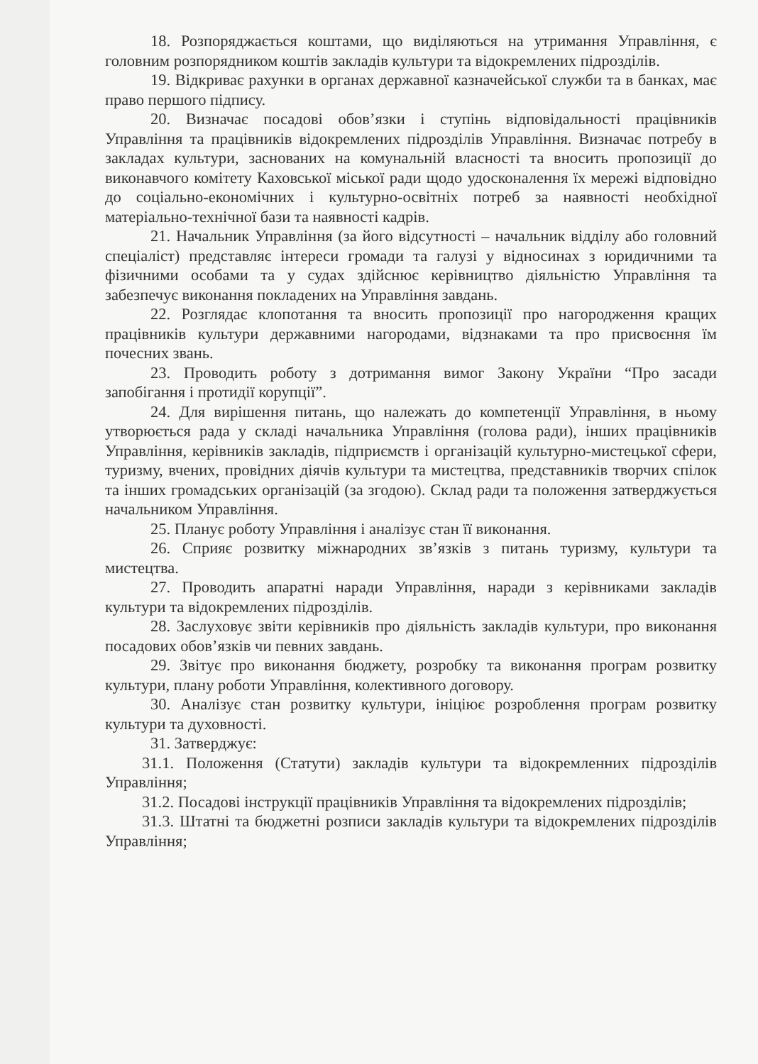18. Розпоряджається коштами, що виділяються на утримання Управління, є головним розпорядником коштів закладів культури та відокремлених підрозділів.
19. Відкриває рахунки в органах державної казначейської служби та в банках, має право першого підпису.
20. Визначає посадові обов’язки і ступінь відповідальності працівників Управління та працівників відокремлених підрозділів Управління. Визначає потребу в закладах культури, заснованих на комунальній власності та вносить пропозиції до виконавчого комітету Каховської міської ради щодо удосконалення їх мережі відповідно до соціально-економічних і культурно-освітніх потреб за наявності необхідної матеріально-технічної бази та наявності кадрів.
21. Начальник Управління (за його відсутності – начальник відділу або головний спеціаліст) представляє інтереси громади та галузі у відносинах з юридичними та фізичними особами та у судах здійснює керівництво діяльністю Управління та забезпечує виконання покладених на Управління завдань.
22. Розглядає клопотання та вносить пропозиції про нагородження кращих працівників культури державними нагородами, відзнаками та про присвоєння їм почесних звань.
23. Проводить роботу з дотримання вимог Закону України “Про засади запобігання і протидії корупції”.
24. Для вирішення питань, що належать до компетенції Управління, в ньому утворюється рада у складі начальника Управління (голова ради), інших працівників Управління, керівників закладів, підприємств і організацій культурно-мистецької сфери, туризму, вчених, провідних діячів культури та мистецтва, представників творчих спілок та інших громадських організацій (за згодою). Склад ради та положення затверджується начальником Управління.
25. Планує роботу Управління і аналізує стан її виконання.
26. Сприяє розвитку міжнародних зв’язків з питань туризму, культури та мистецтва.
27. Проводить апаратні наради Управління, наради з керівниками закладів культури та відокремлених підрозділів.
28. Заслуховує звіти керівників про діяльність закладів культури, про виконання посадових обов’язків чи певних завдань.
29. Звітує про виконання бюджету, розробку та виконання програм розвитку культури, плану роботи Управління, колективного договору.
30. Аналізує стан розвитку культури, ініціює розроблення програм розвитку культури та духовності.
31. Затверджує:
31.1. Положення (Статути) закладів культури та відокремленних підрозділів Управління;
31.2. Посадові інструкції працівників Управління та відокремлених підрозділів;
31.3. Штатні та бюджетні розписи закладів культури та відокремлених підрозділів Управління;